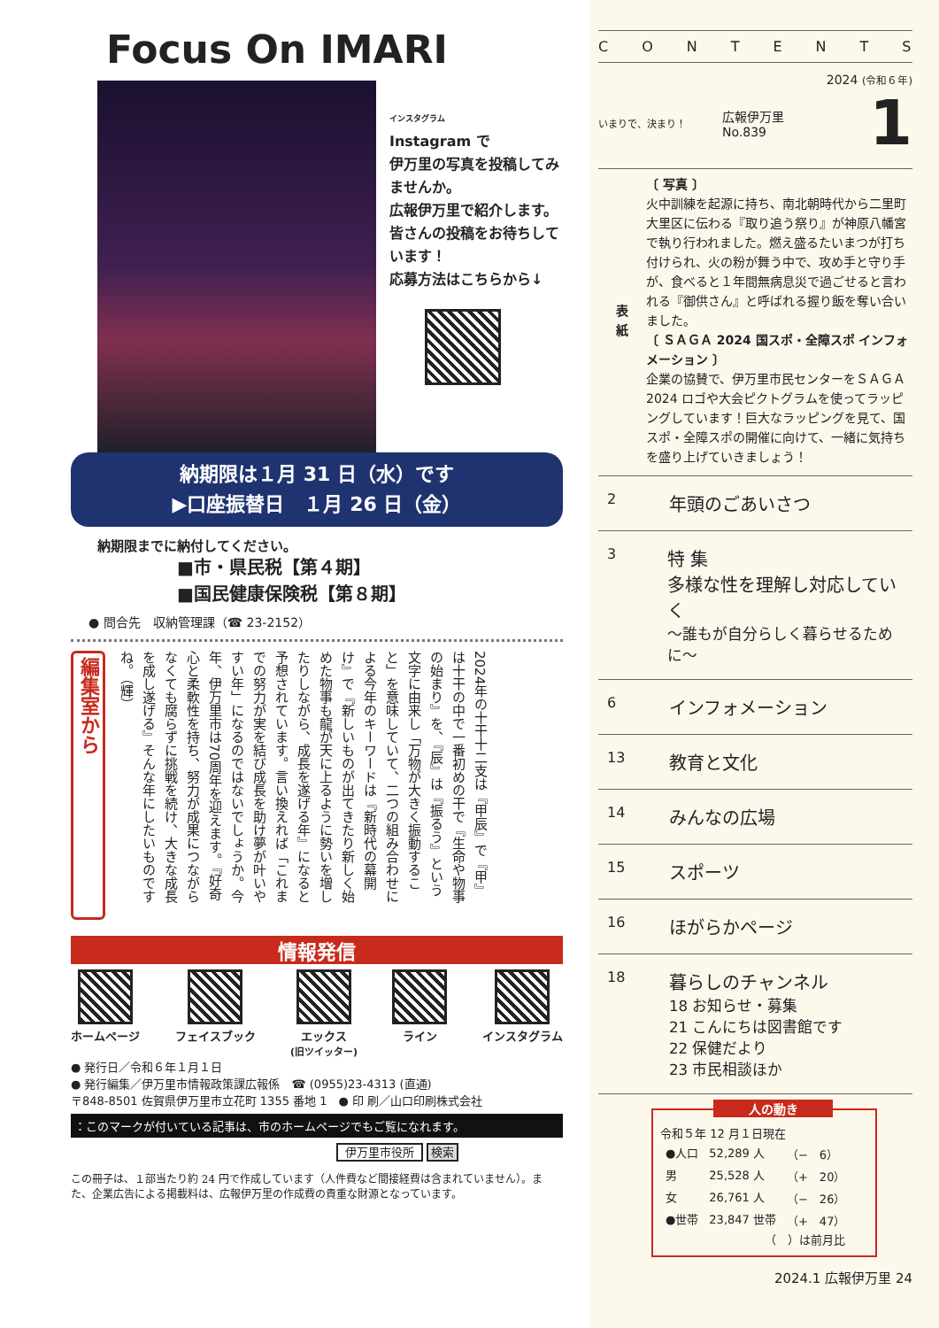Focus On IMARI
インスタグラム
Instagram で
伊万里の写真を投稿してみませんか。
広報伊万里で紹介します。
皆さんの投稿をお待ちしています！
応募方法はこちらから↓
納期限は１月 31 日（水）です
▶口座振替日　１月 26 日（金）
納期限までに納付してください。
■市・県民税【第４期】
■国民健康保険税【第８期】
● 問合先　収納管理課（☎ 23-2152）
編集室から
2024年の十干十二支は『甲辰』で『甲』は十干の中で一番初めの干で『生命や物事の始まり』を、『辰』は『振るう』という文字に由来し「万物が大きく振動すること」を意味していて、二つの組み合わせによる今年のキーワードは『新時代の幕開け』で『新しいものが出てきたり新しく始めた物事も龍が天に上るように勢いを増したりしながら、成長を遂げる年』になると予想されています。言い換えれば「これまでの努力が実を結び成長を助け夢が叶いやすい年」になるのではないでしょうか。今年、伊万里市は70周年を迎えます。『好奇心と柔軟性を持ち、努力が成果につながらなくても腐らずに挑戦を続け、大きな成長を成し遂げる』そんな年にしたいものですね。（輝）
情報発信
ホームページ
フェイスブック
エックス
(旧ツイッター)
ライン
インスタグラム
● 発行日／令和６年１月１日
● 発行編集／伊万里市情報政策課広報係　☎ (0955)23-4313 (直通)
〒848-8501 佐賀県伊万里市立花町 1355 番地 1　● 印 刷／山口印刷株式会社
：このマークが付いている記事は、市のホームページでもご覧になれます。
伊万里市役所 検索
この冊子は、１部当たり約 24 円で作成しています（人件費など間接経費は含まれていません）。また、企業広告による掲載料は、広報伊万里の作成費の貴重な財源となっています。
CONTENTS
2024 (令和６年)
いまりで、決まり！
広報伊万里
No.839
1
表
紙
〔 写真 〕
火中訓練を起源に持ち、南北朝時代から二里町大里区に伝わる『取り追う祭り』が神原八幡宮で執り行われました。燃え盛るたいまつが打ち付けられ、火の粉が舞う中で、攻め手と守り手が、食べると１年間無病息災で過ごせると言われる『御供さん』と呼ばれる握り飯を奪い合いました。
〔 ＳＡＧＡ 2024 国スポ・全障スポ インフォメーション 〕
企業の協賛で、伊万里市民センターをＳＡＧＡ 2024 ロゴや大会ピクトグラムを使ってラッピングしています！巨大なラッピングを見て、国スポ・全障スポの開催に向けて、一緒に気持ちを盛り上げていきましょう！
2 年頭のごあいさつ
3 特 集
多様な性を理解し対応していく
～誰もが自分らしく暮らせるために～
6 インフォメーション
13 教育と文化
14 みんなの広場
15 スポーツ
16 ほがらかページ
18 暮らしのチャンネル
18 お知らせ・募集
21 こんにちは図書館です
22 保健だより
23 市民相談ほか
人の動き
令和５年 12 月１日現在
| ●人口 | 52,289 人 | （− 6） |
| 男 | 25,528 人 | （+ 20） |
| 女 | 26,761 人 | （− 26） |
| ●世帯 | 23,847 世帯 | （+ 47） |
| （ ）は前月比 | | |
2024.1 広報伊万里 24